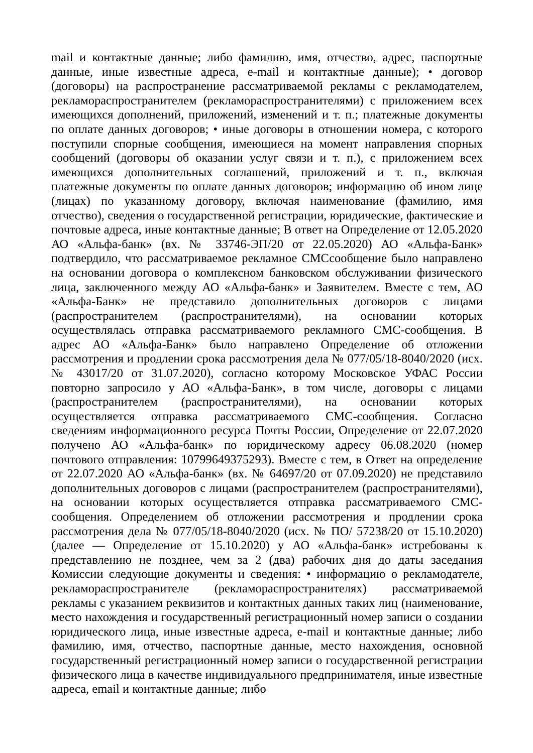mail и контактные данные; либо фамилию, имя, отчество, адрес, паспортные данные, иные известные адреса, e-mail и контактные данные); • договор (договоры) на распространение рассматриваемой рекламы с рекламодателем, рекламораспространителем (рекламораспространителями) с приложением всех имеющихся дополнений, приложений, изменений и т. п.; платежные документы по оплате данных договоров; • иные договоры в отношении номера, с которого поступили спорные сообщения, имеющиеся на момент направления спорных сообщений (договоры об оказании услуг связи и т. п.), с приложением всех имеющихся дополнительных соглашений, приложений и т. п., включая платежные документы по оплате данных договоров; информацию об ином лице (лицах) по указанному договору, включая наименование (фамилию, имя отчество), сведения о государственной регистрации, юридические, фактические и почтовые адреса, иные контактные данные; В ответ на Определение от 12.05.2020 АО «Альфа-банк» (вх. № 33746-ЭП/20 от 22.05.2020) АО «Альфа-Банк» подтвердило, что рассматриваемое рекламное СМСсообщение было направлено на основании договора о комплексном банковском обслуживании физического лица, заключенного между АО «Альфа-банк» и Заявителем. Вместе с тем, АО «Альфа-Банк» не представило дополнительных договоров с лицами (распространителем (распространителями), на основании которых осуществлялась отправка рассматриваемого рекламного СМС-сообщения. В адрес АО «Альфа-Банк» было направлено Определение об отложении рассмотрения и продлении срока рассмотрения дела № 077/05/18-8040/2020 (исх. № 43017/20 от 31.07.2020), согласно которому Московское УФАС России повторно запросило у АО «Альфа-Банк», в том числе, договоры с лицами (распространителем (распространителями), на основании которых осуществляется отправка рассматриваемого СМС-сообщения. Согласно сведениям информационного ресурса Почты России, Определение от 22.07.2020 получено АО «Альфа-банк» по юридическому адресу 06.08.2020 (номер почтового отправления: 10799649375293). Вместе с тем, в Ответ на определение от 22.07.2020 АО «Альфа-банк» (вх. № 64697/20 от 07.09.2020) не представило дополнительных договоров с лицами (распространителем (распространителями), на основании которых осуществляется отправка рассматриваемого СМС-сообщения. Определением об отложении рассмотрения и продлении срока рассмотрения дела № 077/05/18-8040/2020 (исх. № ПО/ 57238/20 от 15.10.2020) (далее — Определение от 15.10.2020) у АО «Альфа-банк» истребованы к представлению не позднее, чем за 2 (два) рабочих дня до даты заседания Комиссии следующие документы и сведения: • информацию о рекламодателе, рекламораспространителе (рекламораспространителях) рассматриваемой рекламы с указанием реквизитов и контактных данных таких лиц (наименование, место нахождения и государственный регистрационный номер записи о создании юридического лица, иные известные адреса, e-mail и контактные данные; либо фамилию, имя, отчество, паспортные данные, место нахождения, основной государственный регистрационный номер записи о государственной регистрации физического лица в качестве индивидуального предпринимателя, иные известные адреса, email и контактные данные; либо